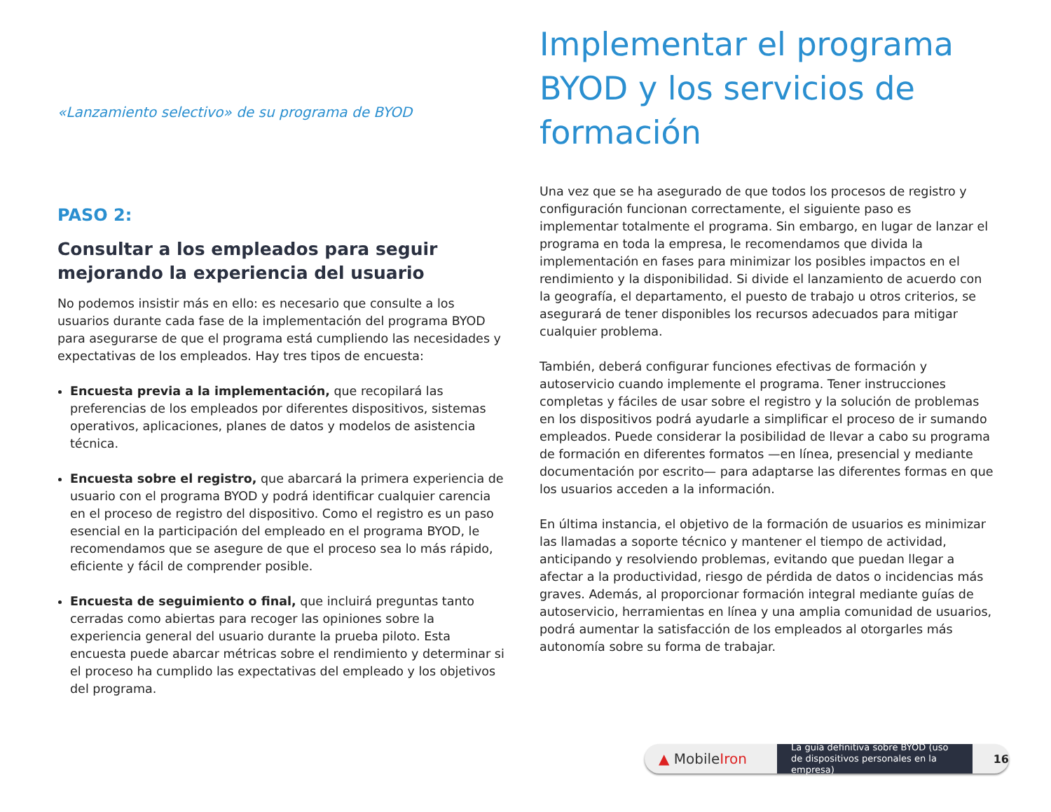«Lanzamiento selectivo» de su programa de BYOD
PASO 2:
Consultar a los empleados para seguir mejorando la experiencia del usuario
No podemos insistir más en ello: es necesario que consulte a los usuarios durante cada fase de la implementación del programa BYOD para asegurarse de que el programa está cumpliendo las necesidades y expectativas de los empleados. Hay tres tipos de encuesta:
Encuesta previa a la implementación, que recopilará las preferencias de los empleados por diferentes dispositivos, sistemas operativos, aplicaciones, planes de datos y modelos de asistencia técnica.
Encuesta sobre el registro, que abarcará la primera experiencia de usuario con el programa BYOD y podrá identificar cualquier carencia en el proceso de registro del dispositivo. Como el registro es un paso esencial en la participación del empleado en el programa BYOD, le recomendamos que se asegure de que el proceso sea lo más rápido, eficiente y fácil de comprender posible.
Encuesta de seguimiento o final, que incluirá preguntas tanto cerradas como abiertas para recoger las opiniones sobre la experiencia general del usuario durante la prueba piloto. Esta encuesta puede abarcar métricas sobre el rendimiento y determinar si el proceso ha cumplido las expectativas del empleado y los objetivos del programa.
Implementar el programa BYOD y los servicios de formación
Una vez que se ha asegurado de que todos los procesos de registro y configuración funcionan correctamente, el siguiente paso es implementar totalmente el programa. Sin embargo, en lugar de lanzar el programa en toda la empresa, le recomendamos que divida la implementación en fases para minimizar los posibles impactos en el rendimiento y la disponibilidad. Si divide el lanzamiento de acuerdo con la geografía, el departamento, el puesto de trabajo u otros criterios, se asegurará de tener disponibles los recursos adecuados para mitigar cualquier problema.
También, deberá configurar funciones efectivas de formación y autoservicio cuando implemente el programa. Tener instrucciones completas y fáciles de usar sobre el registro y la solución de problemas en los dispositivos podrá ayudarle a simplificar el proceso de ir sumando empleados. Puede considerar la posibilidad de llevar a cabo su programa de formación en diferentes formatos —en línea, presencial y mediante documentación por escrito— para adaptarse las diferentes formas en que los usuarios acceden a la información.
En última instancia, el objetivo de la formación de usuarios es minimizar las llamadas a soporte técnico y mantener el tiempo de actividad, anticipando y resolviendo problemas, evitando que puedan llegar a afectar a la productividad, riesgo de pérdida de datos o incidencias más graves. Además, al proporcionar formación integral mediante guías de autoservicio, herramientas en línea y una amplia comunidad de usuarios, podrá aumentar la satisfacción de los empleados al otorgarles más autonomía sobre su forma de trabajar.
▲ MobileIron
La guía definitiva sobre BYOD (uso de dispositivos personales en la empresa)
16